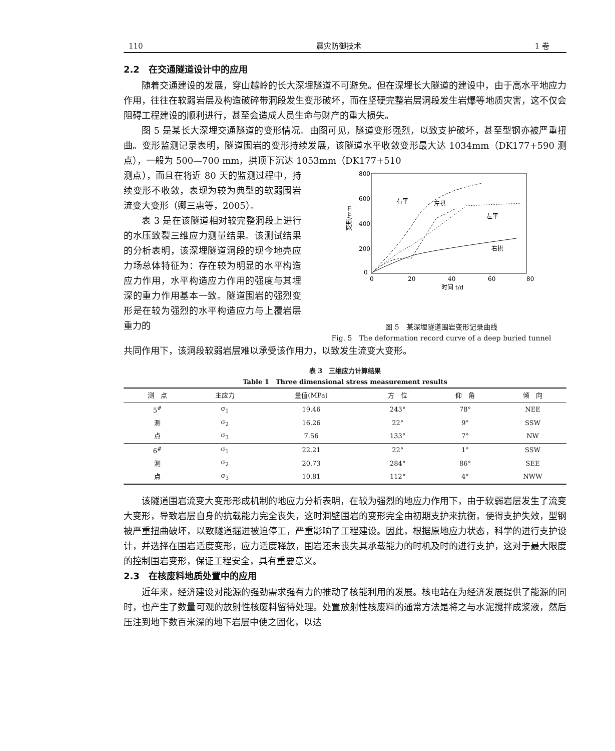110 震灾防御技术 1 卷
2.2　在交通隧道设计中的应用
随着交通建设的发展，穿山越岭的长大深埋隧道不可避免。但在深埋长大隧道的建设中，由于高水平地应力作用，往往在软弱岩层及构造破碎带洞段发生变形破坏，而在坚硬完整岩层洞段发生岩爆等地质灾害，这不仅会阻碍工程建设的顺利进行，甚至会造成人员生命与财产的重大损失。
图 5 是某长大深埋交通隧道的变形情况。由图可见，隧道变形强烈，以致支护破坏，甚至型钢亦被严重扭曲。变形监测记录表明，隧道围岩的变形持续发展，该隧道水平收敛变形最大达 1034mm（DK177+590 测点），一般为 500—700 mm，拱顶下沉达 1053mm（DK177+510
测点），而且在将近 80 天的监测过程中，持续变形不收敛，表现为较为典型的软弱围岩流变大变形（卿三惠等，2005）。
表 3 是在该隧道相对较完整洞段上进行的水压致裂三维应力测量结果。该测试结果的分析表明，该深埋隧道洞段的现今地壳应力场总体特征为：存在较为明显的水平构造应力作用，水平构造应力作用的强度与其埋深的重力作用基本一致。隧道围岩的强烈变形是在较为强烈的水平构造应力与上覆岩层重力的
800
600
400
200
0
0
20
40
60
80
变形/mm
时间 t/d
右平
左拱
左平
右拱
图 5　某深埋隧道围岩变形记录曲线
Fig. 5　The deformation record curve of a deep buried tunnel
共同作用下，该洞段软弱岩层难以承受该作用力，以致发生流变大变形。
表 3　三维应力计算结果
Table 1　Three dimensional stress measurement results
| 测 点 | 主应力 | 量值(MPa) | 方 位 | 仰 角 | 倾 向 |
| --- | --- | --- | --- | --- | --- |
| 5<sup>#</sup> | σ<sub>1</sub> | 19.46 | 243° | 78° | NEE |
| 测 | σ<sub>2</sub> | 16.26 | 22° | 9° | SSW |
| 点 | σ<sub>3</sub> | 7.56 | 133° | 7° | NW |
| 6<sup>#</sup> | σ<sub>1</sub> | 22.21 | 22° | 1° | SSW |
| 测 | σ<sub>2</sub> | 20.73 | 284° | 86° | SEE |
| 点 | σ<sub>3</sub> | 10.81 | 112° | 4° | NWW |
该隧道围岩流变大变形形成机制的地应力分析表明，在较为强烈的地应力作用下，由于软弱岩层发生了流变大变形，导致岩层自身的抗载能力完全丧失，这时洞壁围岩的变形完全由初期支护来抗衡，使得支护失效，型钢被严重扭曲破坏，以致隧道掘进被迫停工，严重影响了工程建设。因此，根据原地应力状态，科学的进行支护设计，并选择在围岩适度变形，应力适度释放，围岩还未丧失其承载能力的时机及时的进行支护，这对于最大限度的控制围岩变形，保证工程安全，具有重要意义。
2.3　在核废料地质处置中的应用
近年来，经济建设对能源的强劲需求强有力的推动了核能利用的发展。核电站在为经济发展提供了能源的同时，也产生了数量可观的放射性核废料留待处理。处置放射性核废料的通常方法是将之与水泥搅拌成浆液，然后压注到地下数百米深的地下岩层中使之固化，以达